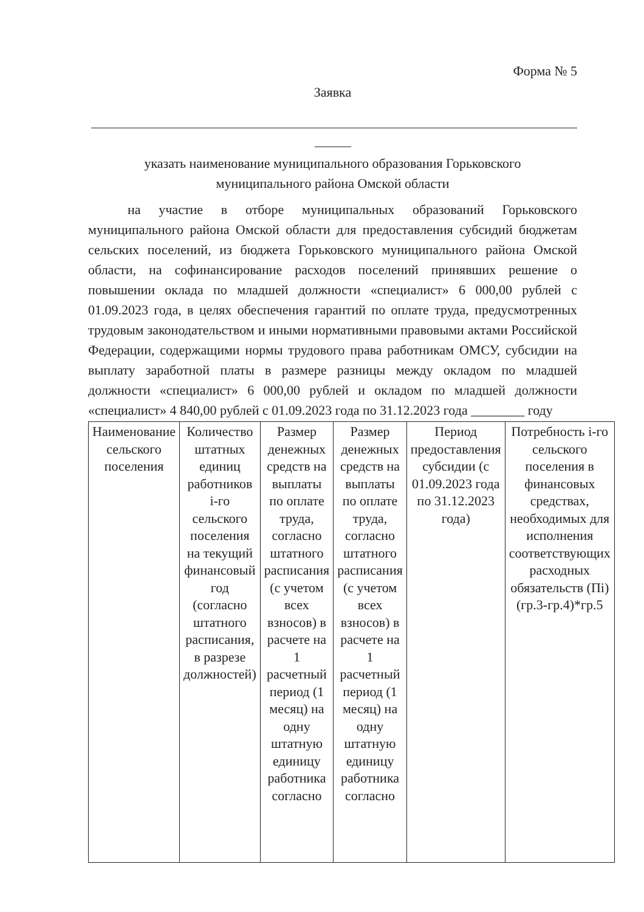Форма № 5
Заявка
указать наименование муниципального образования Горьковского
муниципального района Омской области
на участие в отборе муниципальных образований Горьковского муниципального района Омской области для предоставления субсидий бюджетам сельских поселений, из бюджета Горьковского муниципального района Омской области, на софинансирование расходов поселений принявших решение о повышении оклада по младшей должности «специалист» 6 000,00 рублей с 01.09.2023 года, в целях обеспечения гарантий по оплате труда, предусмотренных трудовым законодательством и иными нормативными правовыми актами Российской Федерации, содержащими нормы трудового права работникам ОМСУ, субсидии на выплату заработной платы в размере разницы между окладом по младшей должности «специалист» 6 000,00 рублей и окладом по младшей должности «специалист» 4 840,00 рублей с 01.09.2023 года по 31.12.2023 года ________ году
| Наименование сельского поселения | Количество штатных единиц работников i-го сельского поселения на текущий финансовый год (согласно штатного расписания, в разрезе должностей) | Размер денежных средств на выплаты по оплате труда, согласно штатного расписания (с учетом всех взносов) в расчете на 1 расчетный период (1 месяц) на одну штатную единицу работника согласно | Размер денежных средств на выплаты по оплате труда, согласно штатного расписания (с учетом всех взносов) в расчете на 1 расчетный период (1 месяц) на одну штатную единицу работника согласно | Период предоставления субсидии (с 01.09.2023 года по 31.12.2023 года) | Потребность i-го сельского поселения в финансовых средствах, необходимых для исполнения соответствующих расходных обязательств (Пi) (гр.3-гр.4)*гр.5 |
| --- | --- | --- | --- | --- | --- |